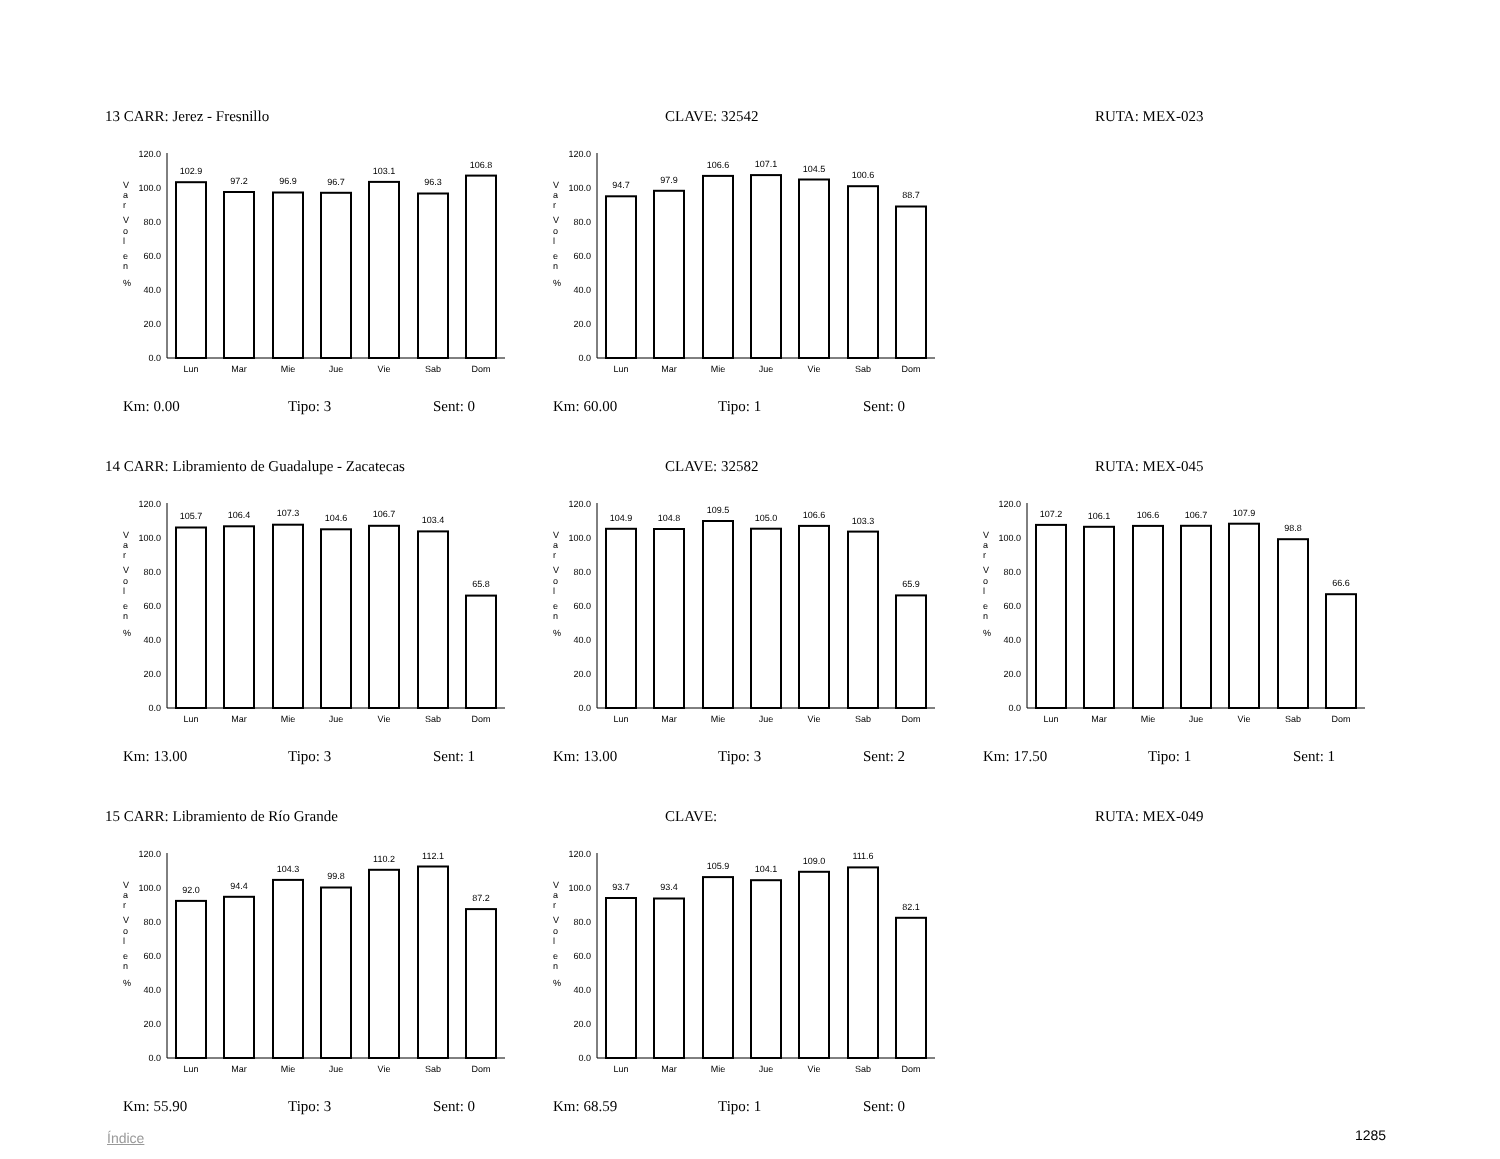13 CARR: Jerez - Fresnillo CLAVE: 32542 RUTA: MEX-023
V
a
r
V
o
l
e
n
%
0.0
20.0
40.0
60.0
80.0
100.0
120.0
102.9
97.2
96.9
96.7
103.1
96.3
106.8
Lun
Mar
Mie
Jue
Vie
Sab
Dom
V
a
r
V
o
l
e
n
%
0.0
20.0
40.0
60.0
80.0
100.0
120.0
94.7
97.9
106.6
107.1
104.5
100.6
88.7
Lun
Mar
Mie
Jue
Vie
Sab
Dom
Km: 0.00 Tipo: 3 Sent: 0
Km: 60.00 Tipo: 1 Sent: 0
14 CARR: Libramiento de Guadalupe - Zacatecas CLAVE: 32582 RUTA: MEX-045
V
a
r
V
o
l
e
n
%
0.0
20.0
40.0
60.0
80.0
100.0
120.0
105.7
106.4
107.3
104.6
106.7
103.4
65.8
Lun
Mar
Mie
Jue
Vie
Sab
Dom
V
a
r
V
o
l
e
n
%
0.0
20.0
40.0
60.0
80.0
100.0
120.0
104.9
104.8
109.5
105.0
106.6
103.3
65.9
Lun
Mar
Mie
Jue
Vie
Sab
Dom
V
a
r
V
o
l
e
n
%
0.0
20.0
40.0
60.0
80.0
100.0
120.0
107.2
106.1
106.6
106.7
107.9
98.8
66.6
Lun
Mar
Mie
Jue
Vie
Sab
Dom
Km: 13.00 Tipo: 3 Sent: 1
Km: 13.00 Tipo: 3 Sent: 2
Km: 17.50 Tipo: 1 Sent: 1
15 CARR: Libramiento de Río Grande CLAVE: RUTA: MEX-049
V
a
r
V
o
l
e
n
%
0.0
20.0
40.0
60.0
80.0
100.0
120.0
92.0
94.4
104.3
99.8
110.2
112.1
87.2
Lun
Mar
Mie
Jue
Vie
Sab
Dom
V
a
r
V
o
l
e
n
%
0.0
20.0
40.0
60.0
80.0
100.0
120.0
93.7
93.4
105.9
104.1
109.0
111.6
82.1
Lun
Mar
Mie
Jue
Vie
Sab
Dom
Km: 55.90 Tipo: 3 Sent: 0
Km: 68.59 Tipo: 1 Sent: 0
Índice 1285